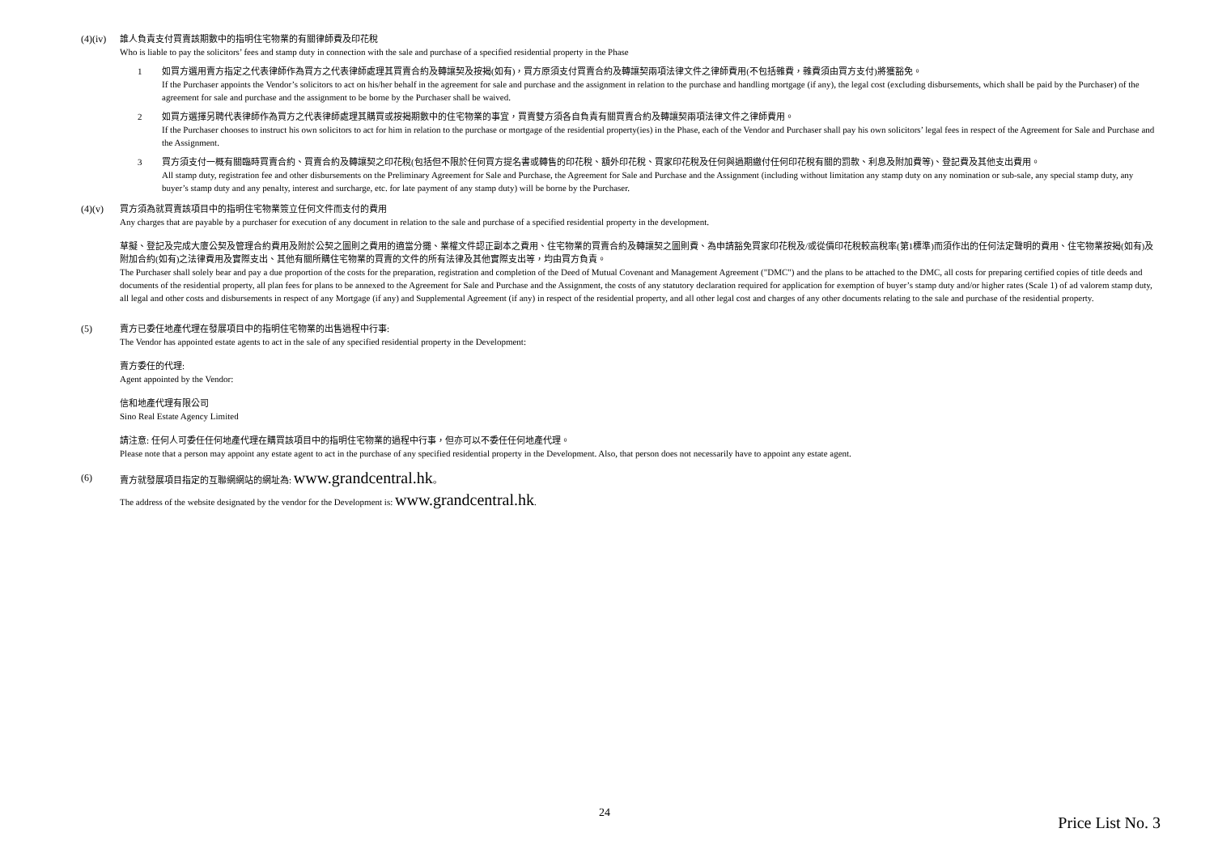(4)(iv)
誰人負責支付買賣該期數中的指明住宅物業的有關律師費及印花稅
Who is liable to pay the solicitors’ fees and stamp duty in connection with the sale and purchase of a specified residential property in the Phase
1 如買方選用賣方指定之代表律師作為買方之代表律師處理其買賣合約及轉讓契及按揭(如有)，買方原須支付買賣合約及轉讓契兩項法律文件之律師費用(不包括雜費，雜費須由買方支付)將獲豁免。
If the Purchaser appoints the Vendor’s solicitors to act on his/her behalf in the agreement for sale and purchase and the assignment in relation to the purchase and handling mortgage (if any), the legal cost (excluding disbursements, which shall be paid by the Purchaser) of the agreement for sale and purchase and the assignment to be borne by the Purchaser shall be waived.
2 如買方選擇另聘代表律師作為買方之代表律師處理其購買或按揭期數中的住宅物業的事宜，買賣雙方須各自負責有關買賣合約及轉讓契兩項法律文件之律師費用。
If the Purchaser chooses to instruct his own solicitors to act for him in relation to the purchase or mortgage of the residential property(ies) in the Phase, each of the Vendor and Purchaser shall pay his own solicitors’ legal fees in respect of the Agreement for Sale and Purchase and the Assignment.
3 買方須支付一概有關臨時買賣合約、買賣合約及轉讓契之印花稅(包括但不限於任何買方提名書或轉售的印花稅、額外印花稅、買家印花稅及任何與過期繳付任何印花稅有關的罰款、利息及附加費等)、登記費及其他支出費用。
All stamp duty, registration fee and other disbursements on the Preliminary Agreement for Sale and Purchase, the Agreement for Sale and Purchase and the Assignment (including without limitation any stamp duty on any nomination or sub-sale, any special stamp duty, any buyer’s stamp duty and any penalty, interest and surcharge, etc. for late payment of any stamp duty) will be borne by the Purchaser.
(4)(v) 買方須為就買賣該項目中的指明住宅物業簽立任何文件而支付的費用
Any charges that are payable by a purchaser for execution of any document in relation to the sale and purchase of a specified residential property in the development.
草擬、登記及完成大廈公契及管理合約費用及附於公契之圖則之費用的適當分攤、業權文件認正副本之費用、住宅物業的買賣合約及轉讓契之圖則費、為申請豁免買家印花稅及/或從價印花稅較高稅率(第1標準)而須作出的任何法定聲明的費用、住宅物業按揭(如有)及附加合約(如有)之法律費用及實際支出、其他有關所購住宅物業的買賣的文件的所有法律及其他實際支出等，均由買方負責。
The Purchaser shall solely bear and pay a due proportion of the costs for the preparation, registration and completion of the Deed of Mutual Covenant and Management Agreement ("DMC") and the plans to be attached to the DMC, all costs for preparing certified copies of title deeds and documents of the residential property, all plan fees for plans to be annexed to the Agreement for Sale and Purchase and the Assignment, the costs of any statutory declaration required for application for exemption of buyer’s stamp duty and/or higher rates (Scale 1) of ad valorem stamp duty, all legal and other costs and disbursements in respect of any Mortgage (if any) and Supplemental Agreement (if any) in respect of the residential property, and all other legal cost and charges of any other documents relating to the sale and purchase of the residential property.
(5) 賣方已委任地產代理在發展項目中的指明住宅物業的出售過程中行事:
The Vendor has appointed estate agents to act in the sale of any specified residential property in the Development:
賣方委任的代理:
Agent appointed by the Vendor:
信和地產代理有限公司
Sino Real Estate Agency Limited
請注意: 任何人可委任任何地產代理在購買該項目中的指明住宅物業的過程中行事，但亦可以不委任任何地產代理。
Please note that a person may appoint any estate agent to act in the purchase of any specified residential property in the Development. Also, that person does not necessarily have to appoint any estate agent.
(6) 賣方就發展項目指定的互聯網網站的網址為: www.grandcentral.hk。
The address of the website designated by the vendor for the Development is: www.grandcentral.hk.
24
Price List No. 3